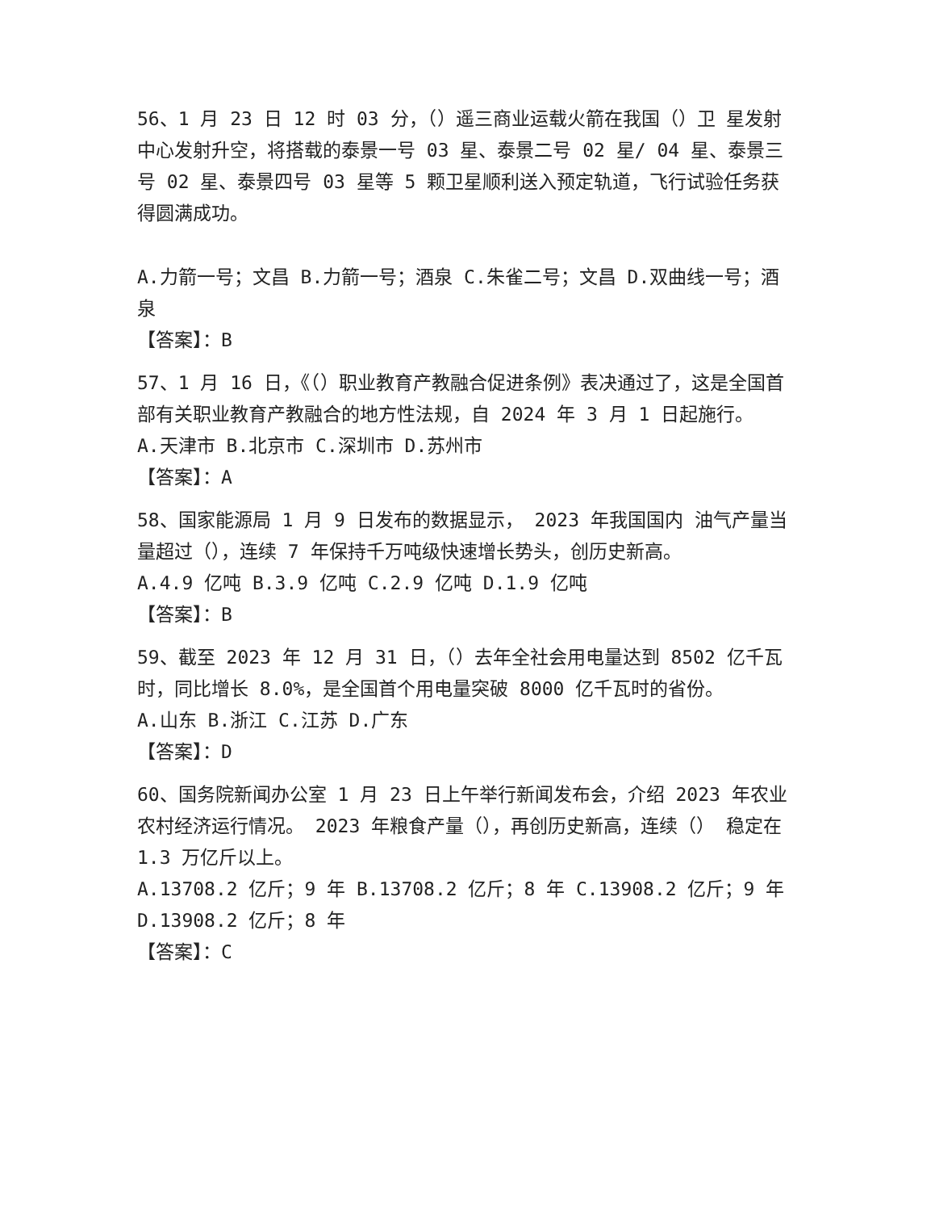56、1 月 23 日 12 时 03 分，（）遥三商业运载火箭在我国（）卫 星发射中心发射升空，将搭载的泰景一号 03 星、泰景二号 02 星/ 04 星、泰景三号 02 星、泰景四号 03 星等 5 颗卫星顺利送入预定轨道，飞行试验任务获得圆满成功。
A.力箭一号；文昌 B.力箭一号；酒泉 C.朱雀二号；文昌 D.双曲线一号；酒泉
【答案】：B
57、1 月 16 日，《（）职业教育产教融合促进条例》表决通过了，这是全国首部有关职业教育产教融合的地方性法规，自 2024 年 3 月 1 日起施行。
A.天津市 B.北京市 C.深圳市 D.苏州市
【答案】：A
58、国家能源局 1 月 9 日发布的数据显示， 2023 年我国国内 油气产量当量超过（），连续 7 年保持千万吨级快速增长势头，创历史新高。
A.4.9 亿吨 B.3.9 亿吨 C.2.9 亿吨 D.1.9 亿吨
【答案】：B
59、截至 2023 年 12 月 31 日，（）去年全社会用电量达到 8502 亿千瓦时，同比增长 8.0%，是全国首个用电量突破 8000 亿千瓦时的省份。
A.山东 B.浙江 C.江苏 D.广东
【答案】：D
60、国务院新闻办公室 1 月 23 日上午举行新闻发布会，介绍 2023 年农业农村经济运行情况。 2023 年粮食产量（），再创历史新高，连续（） 稳定在 1.3 万亿斤以上。
A.13708.2 亿斤；9 年 B.13708.2 亿斤；8 年 C.13908.2 亿斤；9 年 D.13908.2 亿斤；8 年
【答案】：C